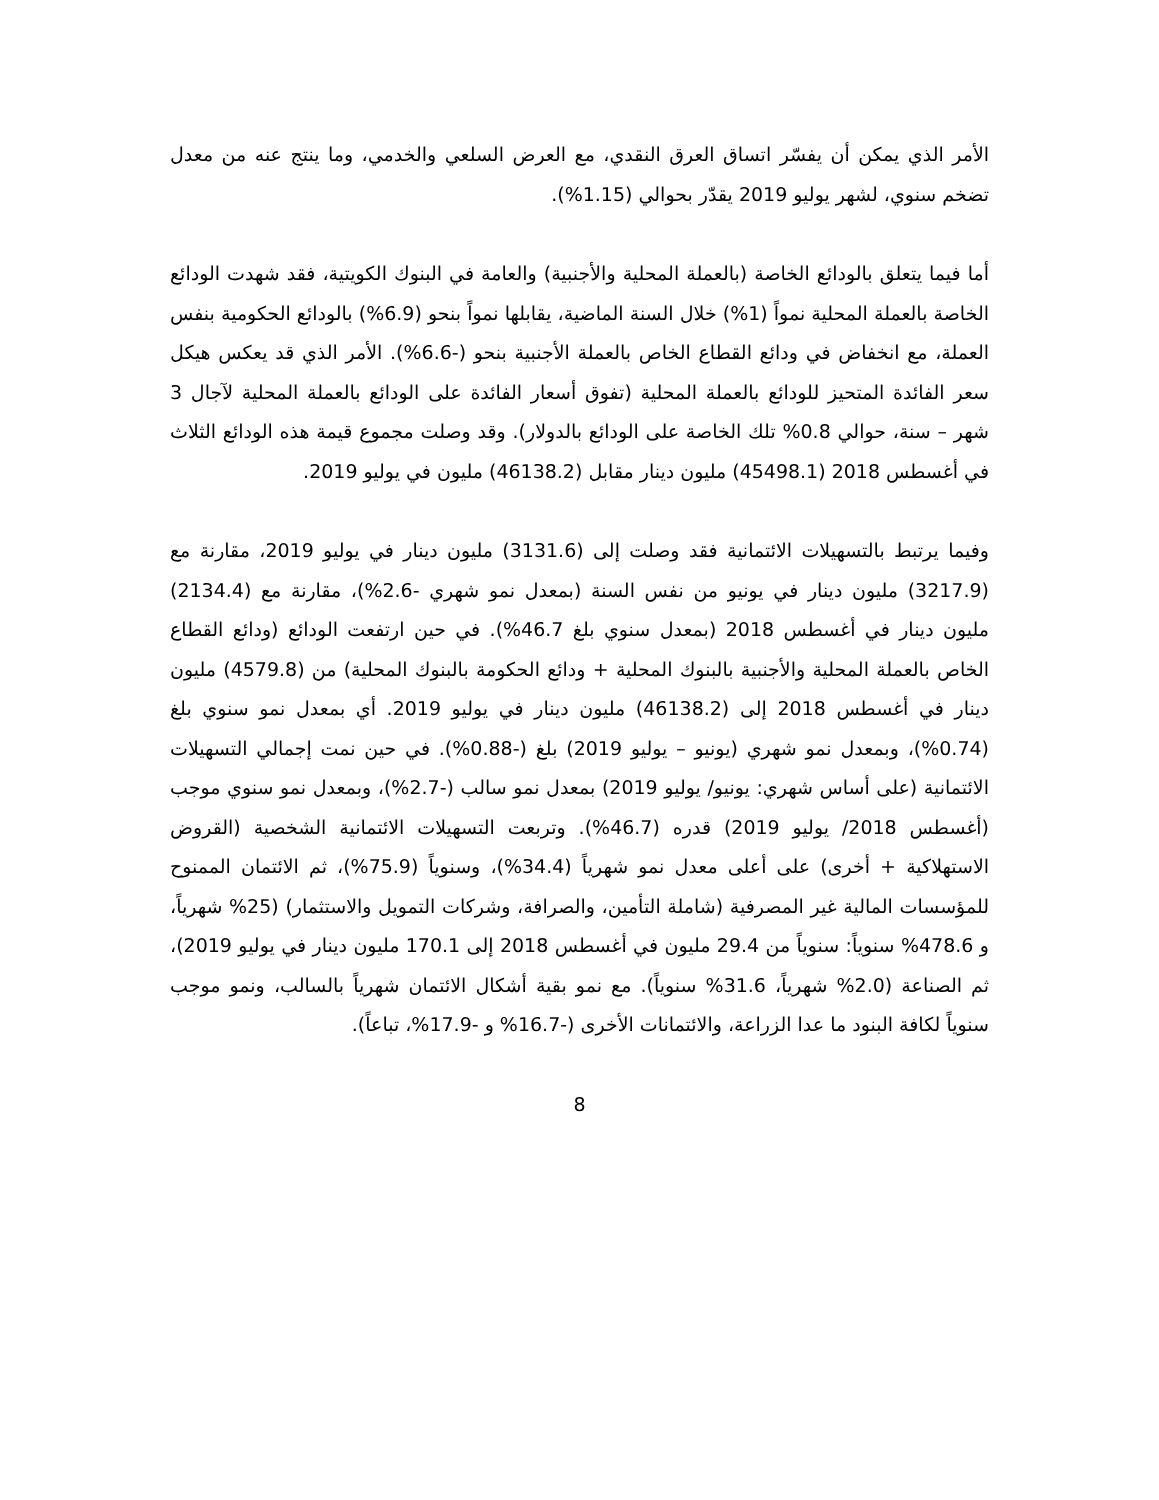الأمر الذي يمكن أن يفسّر اتساق العرق النقدي، مع العرض السلعي والخدمي، وما ينتج عنه من معدل تضخم سنوي، لشهر يوليو 2019 يقدّر بحوالي (1.15%).
أما فيما يتعلق بالودائع الخاصة (بالعملة المحلية والأجنبية) والعامة في البنوك الكويتية، فقد شهدت الودائع الخاصة بالعملة المحلية نمواً (1%) خلال السنة الماضية، يقابلها نمواً بنحو (6.9%) بالودائع الحكومية بنفس العملة، مع انخفاض في ودائع القطاع الخاص بالعملة الأجنبية بنحو (-6.6%). الأمر الذي قد يعكس هيكل سعر الفائدة المتحيز للودائع بالعملة المحلية (تفوق أسعار الفائدة على الودائع بالعملة المحلية لآجال 3 شهر – سنة، حوالي 0.8% تلك الخاصة على الودائع بالدولار). وقد وصلت مجموع قيمة هذه الودائع الثلاث في أغسطس 2018 (45498.1) مليون دينار مقابل (46138.2) مليون في يوليو 2019.
وفيما يرتبط بالتسهيلات الائتمانية فقد وصلت إلى (3131.6) مليون دينار في يوليو 2019، مقارنة مع (3217.9) مليون دينار في يونيو من نفس السنة (بمعدل نمو شهري -2.6%)، مقارنة مع (2134.4) مليون دينار في أغسطس 2018 (بمعدل سنوي بلغ 46.7%). في حين ارتفعت الودائع (ودائع القطاع الخاص بالعملة المحلية والأجنبية بالبنوك المحلية + ودائع الحكومة بالبنوك المحلية) من (4579.8) مليون دينار في أغسطس 2018 إلى (46138.2) مليون دينار في يوليو 2019. أي بمعدل نمو سنوي بلغ (0.74%)، وبمعدل نمو شهري (يونيو – يوليو 2019) بلغ (-0.88%). في حين نمت إجمالي التسهيلات الائتمانية (على أساس شهري: يونيو/ يوليو 2019) بمعدل نمو سالب (-2.7%)، وبمعدل نمو سنوي موجب (أغسطس 2018/ يوليو 2019) قدره (46.7%). وتربعت التسهيلات الائتمانية الشخصية (القروض الاستهلاكية + أخرى) على أعلى معدل نمو شهرياً (34.4%)، وسنوياً (75.9%)، ثم الائتمان الممنوح للمؤسسات المالية غير المصرفية (شاملة التأمين، والصرافة، وشركات التمويل والاستثمار) (25% شهرياً، و 478.6% سنوياً: سنوياً من 29.4 مليون في أغسطس 2018 إلى 170.1 مليون دينار في يوليو 2019)، ثم الصناعة (2.0% شهرياً، 31.6% سنوياً). مع نمو بقية أشكال الائتمان شهرياً بالسالب، ونمو موجب سنوياً لكافة البنود ما عدا الزراعة، والائتمانات الأخرى (-16.7% و -17.9%، تباعاً).
8